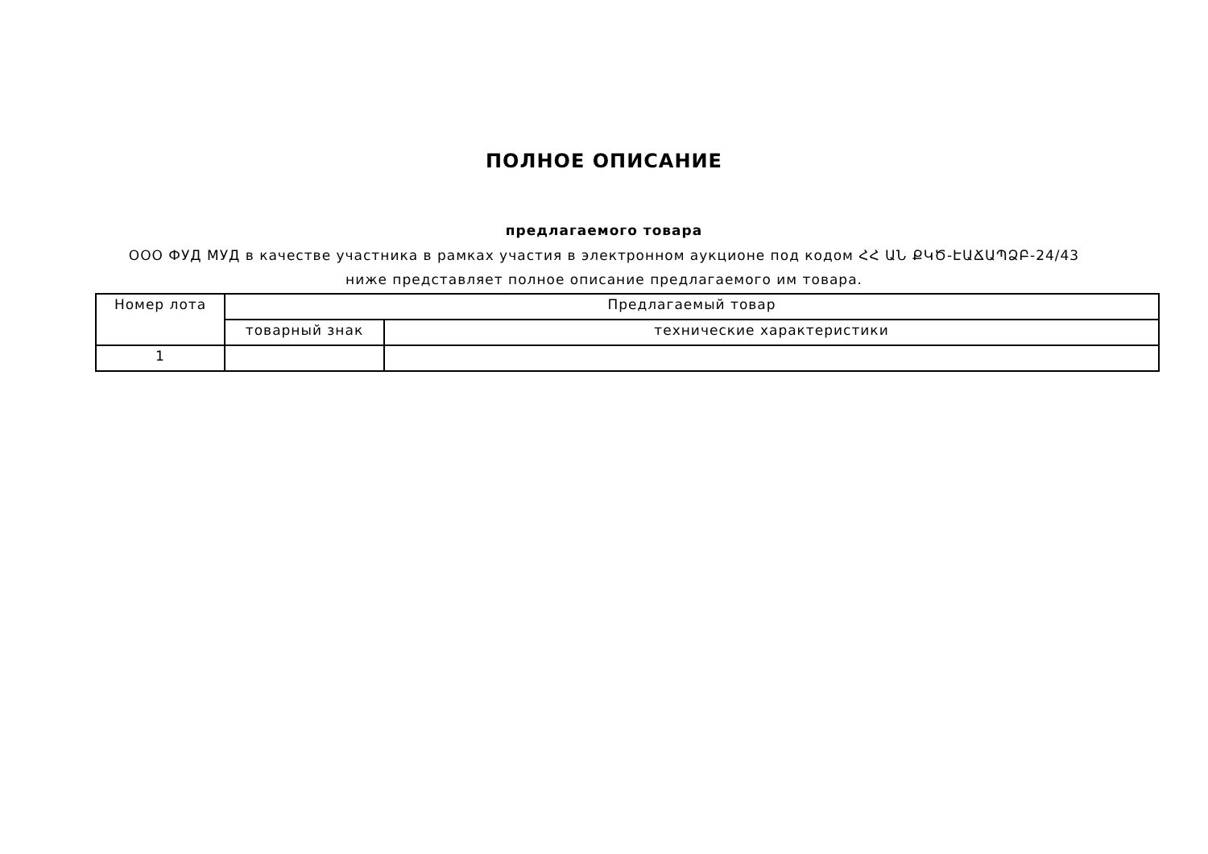ПОЛНОЕ ОПИСАНИЕ
предлагаемого товара
ООО ФУД МУД в качестве участника в рамках участия в электронном аукционе под кодом ՀՀ ԱՆ ՔԿԾ-ԷԱՃԱՊՁԲ-24/43 ниже представляет полное описание предлагаемого им товара.
| Номер лота | Предлагаемый товар | |
| | товарный знак | технические характеристики |
| 1 | | |